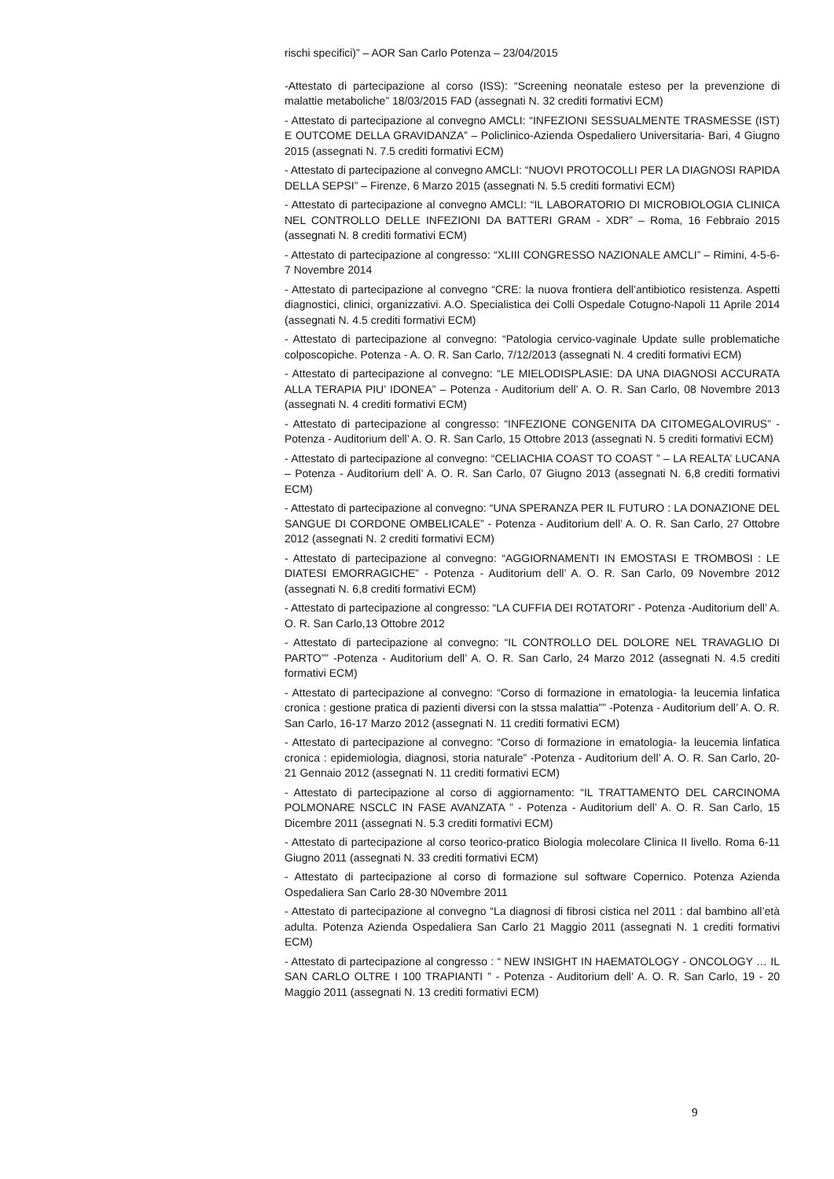rischi specifici)” – AOR San Carlo Potenza – 23/04/2015
-Attestato di partecipazione al corso (ISS): “Screening neonatale esteso per la prevenzione di malattie metaboliche” 18/03/2015 FAD (assegnati N. 32 crediti formativi ECM)
- Attestato di partecipazione al convegno AMCLI: “INFEZIONI SESSUALMENTE TRASMESSE (IST) E OUTCOME DELLA GRAVIDANZA” – Policlinico-Azienda Ospedaliero Universitaria- Bari, 4 Giugno 2015 (assegnati N. 7.5 crediti formativi ECM)
- Attestato di partecipazione al convegno AMCLI: “NUOVI PROTOCOLLI PER LA DIAGNOSI RAPIDA DELLA SEPSI” – Firenze, 6 Marzo 2015 (assegnati N. 5.5 crediti formativi ECM)
- Attestato di partecipazione al convegno AMCLI: “IL LABORATORIO DI MICROBIOLOGIA CLINICA NEL CONTROLLO DELLE INFEZIONI DA BATTERI GRAM - XDR” – Roma, 16 Febbraio 2015 (assegnati N. 8 crediti formativi ECM)
- Attestato di partecipazione al congresso: “XLIII CONGRESSO NAZIONALE AMCLI” – Rimini, 4-5-6-7 Novembre 2014
- Attestato di partecipazione al convegno “CRE: la nuova frontiera dell’antibiotico resistenza. Aspetti diagnostici, clinici, organizzativi. A.O. Specialistica dei Colli Ospedale Cotugno-Napoli 11 Aprile 2014 (assegnati N. 4.5 crediti formativi ECM)
- Attestato di partecipazione al convegno: “Patologia cervico-vaginale Update sulle problematiche colposcopiche. Potenza - A. O. R. San Carlo, 7/12/2013 (assegnati N. 4 crediti formativi ECM)
- Attestato di partecipazione al convegno: “LE MIELODISPLASIE: DA UNA DIAGNOSI ACCURATA ALLA TERAPIA PIU’ IDONEA” – Potenza - Auditorium dell’ A. O. R. San Carlo, 08 Novembre 2013 (assegnati N. 4 crediti formativi ECM)
- Attestato di partecipazione al congresso: “INFEZIONE CONGENITA DA CITOMEGALOVIRUS” - Potenza - Auditorium dell’ A. O. R. San Carlo, 15 Ottobre 2013 (assegnati N. 5 crediti formativi ECM)
- Attestato di partecipazione al convegno: “CELIACHIA COAST TO COAST ” – LA REALTA’ LUCANA – Potenza - Auditorium dell’ A. O. R. San Carlo, 07 Giugno 2013 (assegnati N. 6,8 crediti formativi ECM)
- Attestato di partecipazione al convegno: “UNA SPERANZA PER IL FUTURO : LA DONAZIONE DEL SANGUE DI CORDONE OMBELICALE” - Potenza - Auditorium dell’ A. O. R. San Carlo, 27 Ottobre 2012 (assegnati N. 2 crediti formativi ECM)
- Attestato di partecipazione al convegno: “AGGIORNAMENTI IN EMOSTASI E TROMBOSI : LE DIATESI EMORRAGICHE” - Potenza - Auditorium dell’ A. O. R. San Carlo, 09 Novembre 2012 (assegnati N. 6,8 crediti formativi ECM)
- Attestato di partecipazione al congresso: “LA CUFFIA DEI ROTATORI” - Potenza -Auditorium dell’ A. O. R. San Carlo,13 Ottobre 2012
- Attestato di partecipazione al convegno: “IL CONTROLLO DEL DOLORE NEL TRAVAGLIO DI PARTO”” -Potenza - Auditorium dell’ A. O. R. San Carlo, 24 Marzo 2012 (assegnati N. 4.5 crediti formativi ECM)
- Attestato di partecipazione al convegno: “Corso di formazione in ematologia- la leucemia linfatica cronica : gestione pratica di pazienti diversi con la stssa malattia”” -Potenza - Auditorium dell’ A. O. R. San Carlo, 16-17 Marzo 2012 (assegnati N. 11 crediti formativi ECM)
- Attestato di partecipazione al convegno: “Corso di formazione in ematologia- la leucemia linfatica cronica : epidemiologia, diagnosi, storia naturale” -Potenza - Auditorium dell’ A. O. R. San Carlo, 20-21 Gennaio 2012 (assegnati N. 11 crediti formativi ECM)
- Attestato di partecipazione al corso di aggiornamento: “IL TRATTAMENTO DEL CARCINOMA POLMONARE NSCLC IN FASE AVANZATA ” - Potenza - Auditorium dell’ A. O. R. San Carlo, 15 Dicembre 2011 (assegnati N. 5.3 crediti formativi ECM)
- Attestato di partecipazione al corso teorico-pratico Biologia molecolare Clinica II livello. Roma 6-11 Giugno 2011 (assegnati N. 33 crediti formativi ECM)
- Attestato di partecipazione al corso di formazione sul software Copernico. Potenza Azienda Ospedaliera San Carlo 28-30 N0vembre 2011
- Attestato di partecipazione al convegno “La diagnosi di fibrosi cistica nel 2011 : dal bambino all’età adulta. Potenza Azienda Ospedaliera San Carlo 21 Maggio 2011 (assegnati N. 1 crediti formativi ECM)
- Attestato di partecipazione al congresso : “ NEW INSIGHT IN HAEMATOLOGY - ONCOLOGY … IL SAN CARLO OLTRE I 100 TRAPIANTI ” - Potenza - Auditorium dell’ A. O. R. San Carlo, 19 - 20 Maggio 2011 (assegnati N. 13 crediti formativi ECM)
9